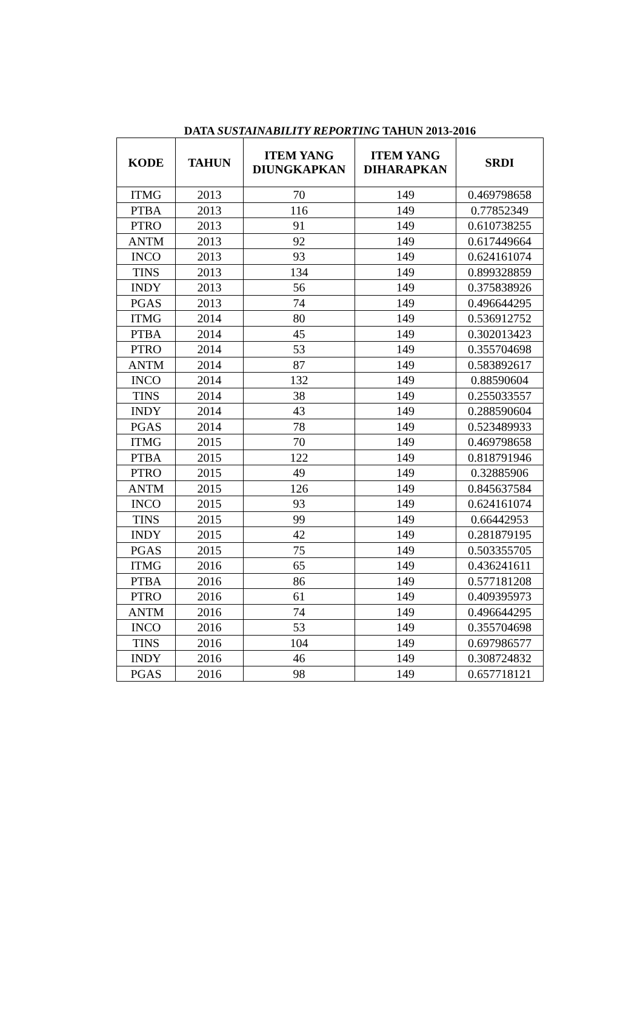DATA SUSTAINABILITY REPORTING TAHUN 2013-2016
| KODE | TAHUN | ITEM YANG DIUNGKAPKAN | ITEM YANG DIHARAPKAN | SRDI |
| --- | --- | --- | --- | --- |
| ITMG | 2013 | 70 | 149 | 0.469798658 |
| PTBA | 2013 | 116 | 149 | 0.77852349 |
| PTRO | 2013 | 91 | 149 | 0.610738255 |
| ANTM | 2013 | 92 | 149 | 0.617449664 |
| INCO | 2013 | 93 | 149 | 0.624161074 |
| TINS | 2013 | 134 | 149 | 0.899328859 |
| INDY | 2013 | 56 | 149 | 0.375838926 |
| PGAS | 2013 | 74 | 149 | 0.496644295 |
| ITMG | 2014 | 80 | 149 | 0.536912752 |
| PTBA | 2014 | 45 | 149 | 0.302013423 |
| PTRO | 2014 | 53 | 149 | 0.355704698 |
| ANTM | 2014 | 87 | 149 | 0.583892617 |
| INCO | 2014 | 132 | 149 | 0.88590604 |
| TINS | 2014 | 38 | 149 | 0.255033557 |
| INDY | 2014 | 43 | 149 | 0.288590604 |
| PGAS | 2014 | 78 | 149 | 0.523489933 |
| ITMG | 2015 | 70 | 149 | 0.469798658 |
| PTBA | 2015 | 122 | 149 | 0.818791946 |
| PTRO | 2015 | 49 | 149 | 0.32885906 |
| ANTM | 2015 | 126 | 149 | 0.845637584 |
| INCO | 2015 | 93 | 149 | 0.624161074 |
| TINS | 2015 | 99 | 149 | 0.66442953 |
| INDY | 2015 | 42 | 149 | 0.281879195 |
| PGAS | 2015 | 75 | 149 | 0.503355705 |
| ITMG | 2016 | 65 | 149 | 0.436241611 |
| PTBA | 2016 | 86 | 149 | 0.577181208 |
| PTRO | 2016 | 61 | 149 | 0.409395973 |
| ANTM | 2016 | 74 | 149 | 0.496644295 |
| INCO | 2016 | 53 | 149 | 0.355704698 |
| TINS | 2016 | 104 | 149 | 0.697986577 |
| INDY | 2016 | 46 | 149 | 0.308724832 |
| PGAS | 2016 | 98 | 149 | 0.657718121 |